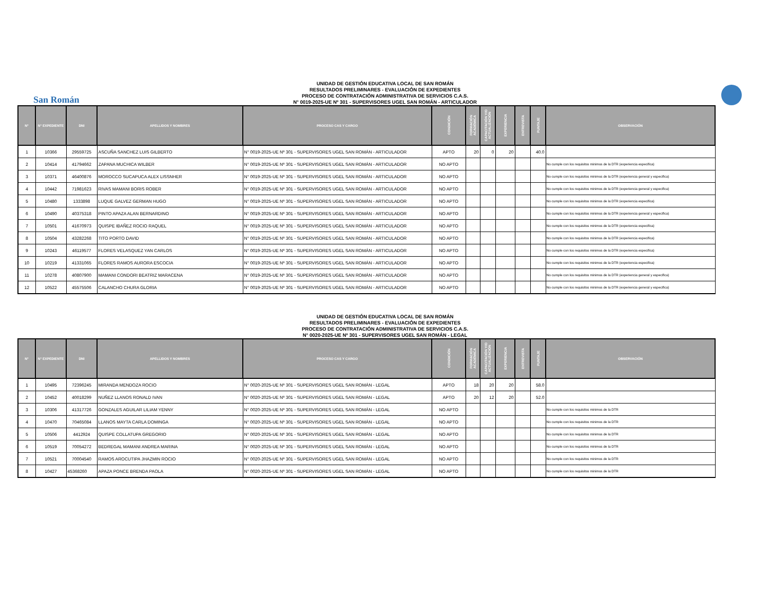UNIDAD DE GESTIÓN EDUCATIVA LOCAL DE SAN ROMÁN
RESULTADOS PRELIMINARES - EVALUACIÓN DE EXPEDIENTES
PROCESO DE CONTRATACIÓN ADMINISTRATIVA DE SERVICIOS C.A.S.
N° 0019-2025-UE Nº 301 - SUPERVISORES UGEL SAN ROMÁN - ARTICULADOR
San Román
| N° | N° EXPEDIENTE | DNI | APELLIDOS Y NOMBRES | PROCESO CAS Y CARGO | CONDICIÓN | FORMACIÓN ACADÉMICA | CAPACITACIÓN Y/O ACTUALIZACIÓN | EXPERIENCIA | ENTREVISTA | PUNTAJE | OBSERVACIÓN |
| --- | --- | --- | --- | --- | --- | --- | --- | --- | --- | --- | --- |
| 1 | 10366 | 29559725 | ASCUÑA SANCHEZ LUIS GILBERTO | N° 0019-2025-UE Nº 301 - SUPERVISORES UGEL SAN ROMÁN - ARTICULADOR | APTO | 20 | 0 | 20 | | 40.0 | |
| 2 | 10414 | 41794662 | ZAPANA MUCHICA WILBER | N° 0019-2025-UE Nº 301 - SUPERVISORES UGEL SAN ROMÁN - ARTICULADOR | NO APTO | | | | | | No cumple con los requisitos minimos de la DTR (experiencia especifica) |
| 3 | 10371 | 46400876 | MOROCCO SUCAPUCA ALEX LISSNHER | N° 0019-2025-UE Nº 301 - SUPERVISORES UGEL SAN ROMÁN - ARTICULADOR | NO APTO | | | | | | No cumple con los requisitos minimos de la DTR (experiencia general y especifica) |
| 4 | 10442 | 71981623 | RIVAS MAMANI BORIS ROBER | N° 0019-2025-UE Nº 301 - SUPERVISORES UGEL SAN ROMÁN - ARTICULADOR | NO APTO | | | | | | No cumple con los requisitos minimos de la DTR (experiencia general y especifica) |
| 5 | 10480 | 1333898 | LUQUE GALVEZ GERMAN HUGO | N° 0019-2025-UE Nº 301 - SUPERVISORES UGEL SAN ROMÁN - ARTICULADOR | NO APTO | | | | | | No cumple con los requisitos minimos de la DTR (experiencia especifica) |
| 6 | 10490 | 40375318 | PINTO APAZA ALAN BERNARDINO | N° 0019-2025-UE Nº 301 - SUPERVISORES UGEL SAN ROMÁN - ARTICULADOR | NO APTO | | | | | | No cumple con los requisitos minimos de la DTR (experiencia general y especifica) |
| 7 | 10501 | 41670973 | QUISPE IBAÑEZ ROCIO RAQUEL | N° 0019-2025-UE Nº 301 - SUPERVISORES UGEL SAN ROMÁN - ARTICULADOR | NO APTO | | | | | | No cumple con los requisitos minimos de la DTR (experiencia especifica) |
| 8 | 10504 | 43282268 | TITO PORTO DAVID | N° 0019-2025-UE Nº 301 - SUPERVISORES UGEL SAN ROMÁN - ARTICULADOR | NO APTO | | | | | | No cumple con los requisitos minimos de la DTR (experiencia especifica) |
| 9 | 10243 | 46119577 | FLORES VELASQUEZ YAN CARLOS | N° 0019-2025-UE Nº 301 - SUPERVISORES UGEL SAN ROMÁN - ARTICULADOR | NO APTO | | | | | | No cumple con los requisitos minimos de la DTR (experiencia especifica) |
| 10 | 10219 | 41331065 | FLORES RAMOS AURORA ESCOCIA | N° 0019-2025-UE Nº 301 - SUPERVISORES UGEL SAN ROMÁN - ARTICULADOR | NO APTO | | | | | | No cumple con los requisitos minimos de la DTR (experiencia especifica) |
| 11 | 10278 | 40807900 | MAMANI CONDORI BEATRIZ MARACENA | N° 0019-2025-UE Nº 301 - SUPERVISORES UGEL SAN ROMÁN - ARTICULADOR | NO APTO | | | | | | No cumple con los requisitos minimos de la DTR (experiencia general y especifica) |
| 12 | 10522 | 45575506 | CALANCHO CHURA GLORIA | N° 0019-2025-UE Nº 301 - SUPERVISORES UGEL SAN ROMÁN - ARTICULADOR | NO APTO | | | | | | No cumple con los requisitos minimos de la DTR (experiencia general y especifica) |
UNIDAD DE GESTIÓN EDUCATIVA LOCAL DE SAN ROMÁN
RESULTADOS PRELIMINARES - EVALUACIÓN DE EXPEDIENTES
PROCESO DE CONTRATACIÓN ADMINISTRATIVA DE SERVICIOS C.A.S.
N° 0020-2025-UE Nº 301 - SUPERVISORES UGEL SAN ROMÁN - LEGAL
| N° | N° EXPEDIENTE | DNI | APELLIDOS Y NOMBRES | PROCESO CAS Y CARGO | CONDICIÓN | FORMACIÓN ACADÉMICA | CAPACITACIÓN Y/O ACTUALIZACIÓN | EXPERIENCIA | ENTREVISTA | PUNTAJE | OBSERVACIÓN |
| --- | --- | --- | --- | --- | --- | --- | --- | --- | --- | --- | --- |
| 1 | 10495 | 72396245 | MIRANDA MENDOZA ROCIO | N° 0020-2025-UE Nº 301 - SUPERVISORES UGEL SAN ROMÁN - LEGAL | APTO | 18 | 20 | 20 | | 58.0 | |
| 2 | 10452 | 40018299 | NUÑEZ LLANOS RONALD IVAN | N° 0020-2025-UE Nº 301 - SUPERVISORES UGEL SAN ROMÁN - LEGAL | APTO | 20 | 12 | 20 | | 52.0 | |
| 3 | 10306 | 41317726 | GONZALES AGUILAR LILIAM YENNY | N° 0020-2025-UE Nº 301 - SUPERVISORES UGEL SAN ROMÁN - LEGAL | NO APTO | | | | | | No cumple con los requisitos minimos de la DTR |
| 4 | 10470 | 70465084 | LLANOS MAYTA CARLA DOMINGA | N° 0020-2025-UE Nº 301 - SUPERVISORES UGEL SAN ROMÁN - LEGAL | NO APTO | | | | | | No cumple con los requisitos minimos de la DTR |
| 5 | 10506 | 4412924 | QUISPE COLLATUPA GREGORIO | N° 0020-2025-UE Nº 301 - SUPERVISORES UGEL SAN ROMÁN - LEGAL | NO APTO | | | | | | No cumple con los requisitos minimos de la DTR |
| 6 | 10519 | 70054272 | BEDREGAL MAMANI ANDREA MARINA | N° 0020-2025-UE Nº 301 - SUPERVISORES UGEL SAN ROMÁN - LEGAL | NO APTO | | | | | | No cumple con los requisitos minimos de la DTR |
| 7 | 10521 | 70004540 | RAMOS AROCUTIPA JHAZMIN ROCIO | N° 0020-2025-UE Nº 301 - SUPERVISORES UGEL SAN ROMÁN - LEGAL | NO APTO | | | | | | No cumple con los requisitos minimos de la DTR |
| 8 | 10427 | 45368260 | APAZA PONCE BRENDA PAOLA | N° 0020-2025-UE Nº 301 - SUPERVISORES UGEL SAN ROMÁN - LEGAL | NO APTO | | | | | | No cumple con los requisitos minimos de la DTR |